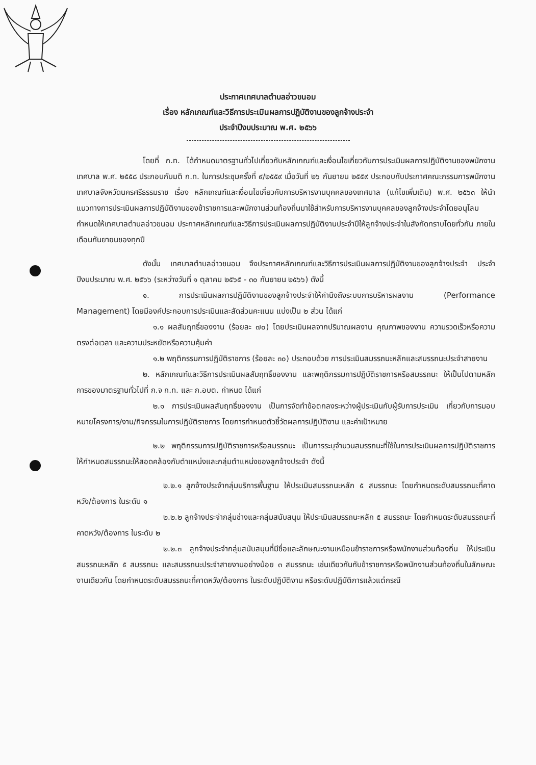ประกาศเทศบาลตำบลอ่าวขนอม
เรื่อง หลักเกณฑ์และวิธีการประเมินผลการปฏิบัติงานของลูกจ้างประจำ
ประจำปีงบประมาณ พ.ศ. ๒๕๖๖
โดยที่ ก.ท. ได้กำหนดมาตรฐานทั่วไปเกี่ยวกับหลักเกณฑ์และเงื่อนไขเกี่ยวกับการประเมินผลการปฏิบัติงานของพนักงานเทศบาล พ.ศ. ๒๕๕๘ ประกอบกับมติ ก.ท. ในการประชุมครั้งที่ ๙/๒๕๕๙ เมื่อวันที่ ๒๖ กันยายน ๒๕๕๙ ประกอบกับประกาศคณะกรรมการพนักงานเทศบาลจังหวัดนครศรีธรรมราช เรื่อง หลักเกณฑ์และเงื่อนไขเกี่ยวกับการบริหารงานบุคคลของเทศบาล (แก้ไขเพิ่มเติม) พ.ศ. ๒๕๖๓ ให้นำแนวทางการประเมินผลการปฏิบัติงานของข้าราชการและพนักงานส่วนท้องถิ่นมาใช้สำหรับการบริหารงานบุคคลของลูกจ้างประจำโดยอนุโลม กำหนดให้เทศบาลตำบลอ่าวขนอม ประกาศหลักเกณฑ์และวิธีการประเมินผลการปฏิบัติงานประจำปีให้ลูกจ้างประจำในสังกัดทราบโดยทั่วกัน ภายในเดือนกันยายนของทุกปี
ดังนั้น เทศบาลตำบลอ่าวขนอม จึงประกาศหลักเกณฑ์และวิธีการประเมินผลการปฏิบัติงานของลูกจ้างประจำ ประจำปีงบประมาณ พ.ศ. ๒๕๖๖ (ระหว่างวันที่ ๑ ตุลาคม ๒๕๖๕ - ๓๐ กันยายน ๒๕๖๖) ดังนี้
๑. การประเมินผลการปฏิบัติงานของลูกจ้างประจำให้คำนึงถึงระบบการบริหารผลงาน (Performance Management) โดยมีองค์ประกอบการประเมินและสัดส่วนคะแนน แบ่งเป็น ๒ ส่วน ได้แก่
๑.๑ ผลสัมฤทธิ์ของงาน (ร้อยละ ๗๐) โดยประเมินผลจากปริมาณผลงาน คุณภาพของงาน ความรวดเร็วหรือความตรงต่อเวลา และความประหยัดหรือความคุ้มค่า
๑.๒ พฤติกรรมการปฏิบัติราชการ (ร้อยละ ๓๐) ประกอบด้วย การประเมินสมรรถนะหลักและสมรรถนะประจำสายงาน
๒. หลักเกณฑ์และวิธีการประเมินผลสัมฤทธิ์ของงาน และพฤติกรรมการปฏิบัติราชการหรือสมรรถนะ ให้เป็นไปตามหลักการของมาตรฐานทั่วไปที่ ก.จ ก.ท. และ ก.อบต. กำหนด ได้แก่
๒.๑ การประเมินผลสัมฤทธิ์ของงาน เป็นการจัดทำข้อตกลงระหว่างผู้ประเมินกับผู้รับการประเมิน เกี่ยวกับการมอบหมายโครงการ/งาน/กิจกรรมในการปฏิบัติราชการ โดยการกำหนดตัวชี้วัดผลการปฏิบัติงาน และค่าเป้าหมาย
๒.๒ พฤติกรรมการปฏิบัติราชการหรือสมรรถนะ เป็นการระบุจำนวนสมรรถนะที่ใช้ในการประเมินผลการปฏิบัติราชการ ให้กำหนดสมรรถนะให้สอดคล้องกับตำแหน่งและกลุ่มตำแหน่งของลูกจ้างประจำ ดังนี้
๒.๒.๑ ลูกจ้างประจำกลุ่มบริการพื้นฐาน ให้ประเมินสมรรถนะหลัก ๕ สมรรถนะ โดยกำหนดระดับสมรรถนะที่คาดหวัง/ต้องการ ในระดับ ๑
๒.๒.๒ ลูกจ้างประจำกลุ่มช่างและกลุ่มสนับสนุน ให้ประเมินสมรรถนะหลัก ๕ สมรรถนะ โดยกำหนดระดับสมรรถนะที่คาดหวัง/ต้องการ ในระดับ ๒
๒.๒.๓ ลูกจ้างประจำกลุ่มสนับสนุนที่มีชื่อและลักษณะงานเหมือนข้าราชการหรือพนักงานส่วนท้องถิ่น ให้ประเมินสมรรถนะหลัก ๕ สมรรถนะ และสมรรถนะประจำสายงานอย่างน้อย ๓ สมรรถนะ เช่นเดียวกันกับข้าราชการหรือพนักงานส่วนท้องถิ่นในลักษณะงานเดียวกัน โดยกำหนดระดับสมรรถนะที่คาดหวัง/ต้องการ ในระดับปฏิบัติงาน หรือระดับปฏิบัติการแล้วแต่กรณี